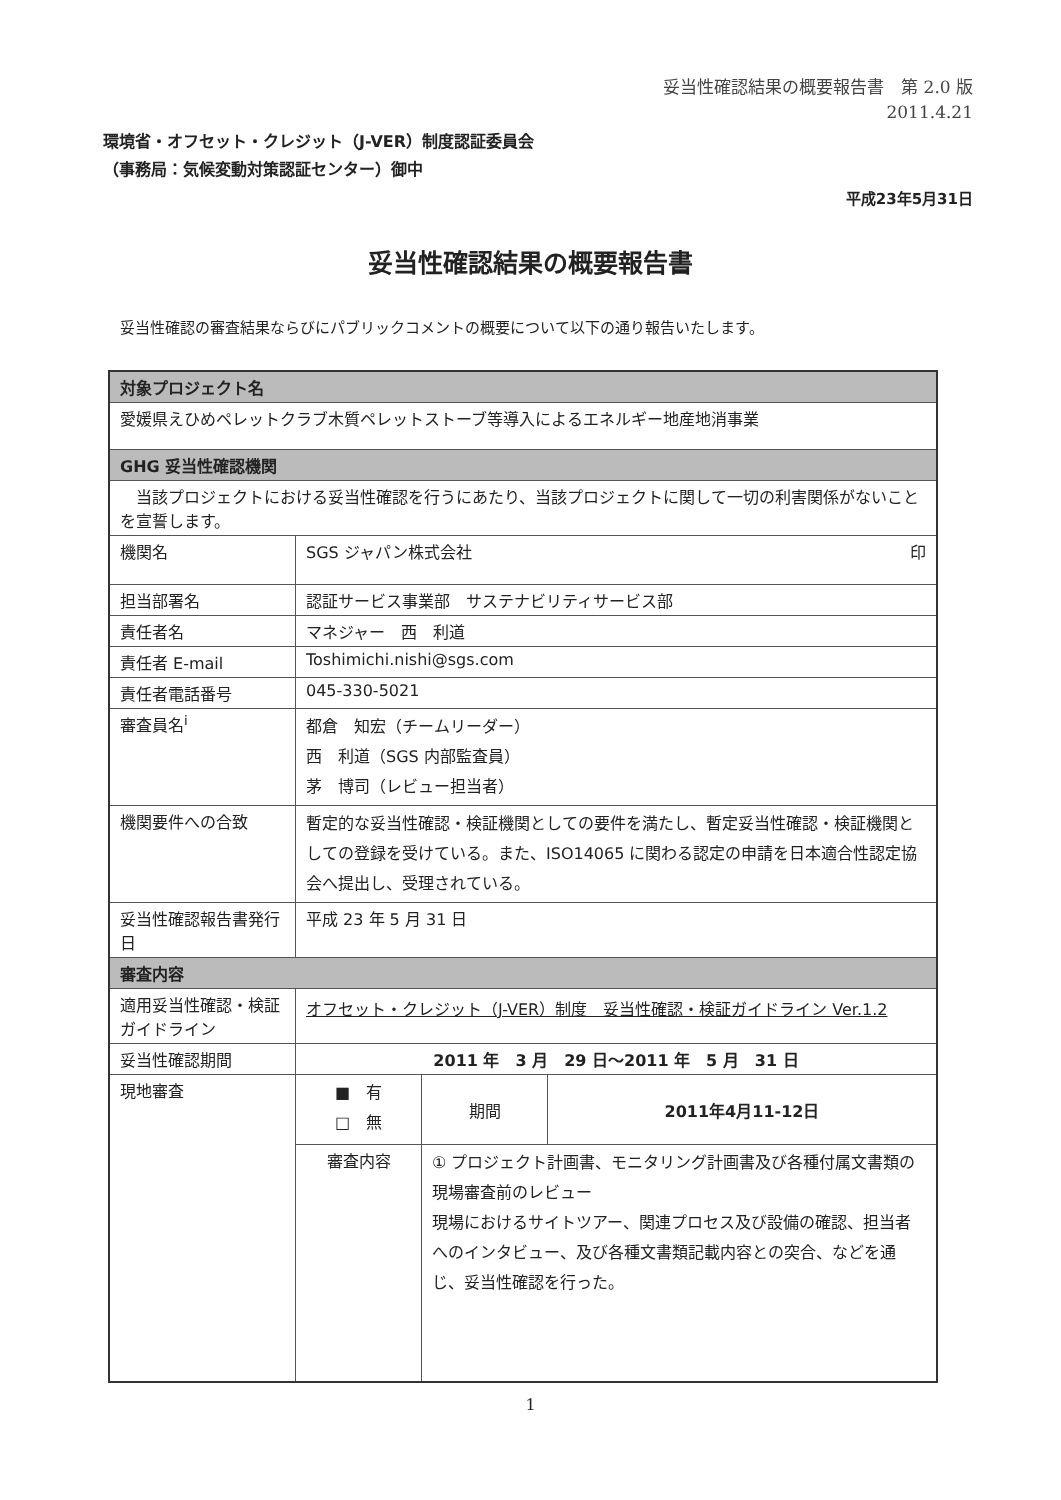妥当性確認結果の概要報告書　第 2.0 版
2011.4.21
環境省・オフセット・クレジット（J-VER）制度認証委員会
（事務局：気候変動対策認証センター）御中
平成23年5月31日
妥当性確認結果の概要報告書
妥当性確認の審査結果ならびにパブリックコメントの概要について以下の通り報告いたします。
| 対象プロジェクト名 | | | |
| --- | --- | --- | --- |
| 愛媛県えひめペレットクラブ木質ペレットストーブ等導入によるエネルギー地産地消事業 | | | |
| GHG 妥当性確認機関 | | | |
| 当該プロジェクトにおける妥当性確認を行うにあたり、当該プロジェクトに関して一切の利害関係がないことを宣誓します。 | | | |
| 機関名 | SGS ジャパン株式会社 印 | | |
| 担当部署名 | 認証サービス事業部 サステナビリティサービス部 | | |
| 責任者名 | マネジャー 西 利道 | | |
| 責任者 E-mail | Toshimichi.nishi@sgs.com | | |
| 責任者電話番号 | 045-330-5021 | | |
| 審査員名<sup>i</sup> | 都倉 知宏（チームリーダー） 西 利道（SGS 内部監査員） 茅 博司（レビュー担当者） | | |
| 機関要件への合致 | 暫定的な妥当性確認・検証機関としての要件を満たし、暫定妥当性確認・検証機関としての登録を受けている。また、ISO14065 に関わる認定の申請を日本適合性認定協会へ提出し、受理されている。 | | |
| 妥当性確認報告書発行日 | 平成 23 年 5 月 31 日 | | |
| 審査内容 | | | |
| 適用妥当性確認・検証ガイドライン | オフセット・クレジット（J-VER）制度 妥当性確認・検証ガイドライン Ver.1.2 | | |
| 妥当性確認期間 | 2011 年 3 月 29 日～2011 年 5 月 31 日 | | |
| 現地審査 | ■ 有 □ 無 | 期間 | 2011年4月11-12日 |
| | 審査内容 | ① プロジェクト計画書、モニタリング計画書及び各種付属文書類の現場審査前のレビュー 現場におけるサイトツアー、関連プロセス及び設備の確認、担当者へのインタビュー、及び各種文書類記載内容との突合、などを通じ、妥当性確認を行った。 | |
1